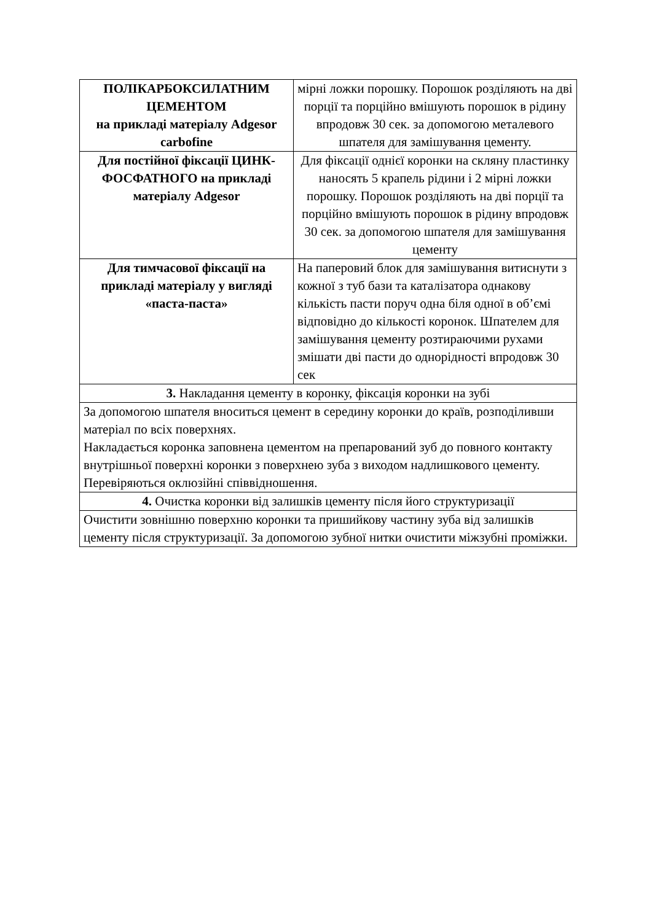| ПОЛІКАРБОКСИЛАТНИМ ЦЕМЕНТОМ на прикладі матеріалу Adgesor carbofine | мірні ложки порошку. Порошок розділяють на дві порції та порційно вмішують порошок в рідину впродовж 30 сек. за допомогою металевого шпателя для замішування цементу. |
| Для постійної фіксації ЦИНК-ФОСФАТНОГО на прикладі матеріалу Adgesor | Для фіксації однієї коронки на скляну пластинку наносять 5 крапель рідини і 2 мірні ложки порошку. Порошок розділяють на дві порції та порційно вмішують порошок в рідину впродовж 30 сек. за допомогою шпателя для замішування цементу |
| Для тимчасової фіксації на прикладі матеріалу у вигляді «паста-паста» | На паперовий блок для замішування витиснути з кожної з туб бази та каталізатора однакову кількість пасти поруч одна біля одної в об’ємі відповідно до кількості коронок. Шпателем для замішування цементу розтираючими рухами змішати дві пасти до однорідності впродовж 30 сек |
| 3. Накладання цементу в коронку, фіксація коронки на зубі | |
| За допомогою шпателя вноситься цемент в середину коронки до країв, розподіливши матеріал по всіх поверхнях. Накладається коронка заповнена цементом на препарований зуб до повного контакту внутрішньої поверхні коронки з поверхнею зуба з виходом надлишкового цементу. Перевіряються оклюзійні співвідношення. | |
| 4. Очистка коронки від залишків цементу після його структуризації | |
| Очистити зовнішню поверхню коронки та пришийкову частину зуба від залишків цементу після структуризації. За допомогою зубної нитки очистити міжзубні проміжки. | |